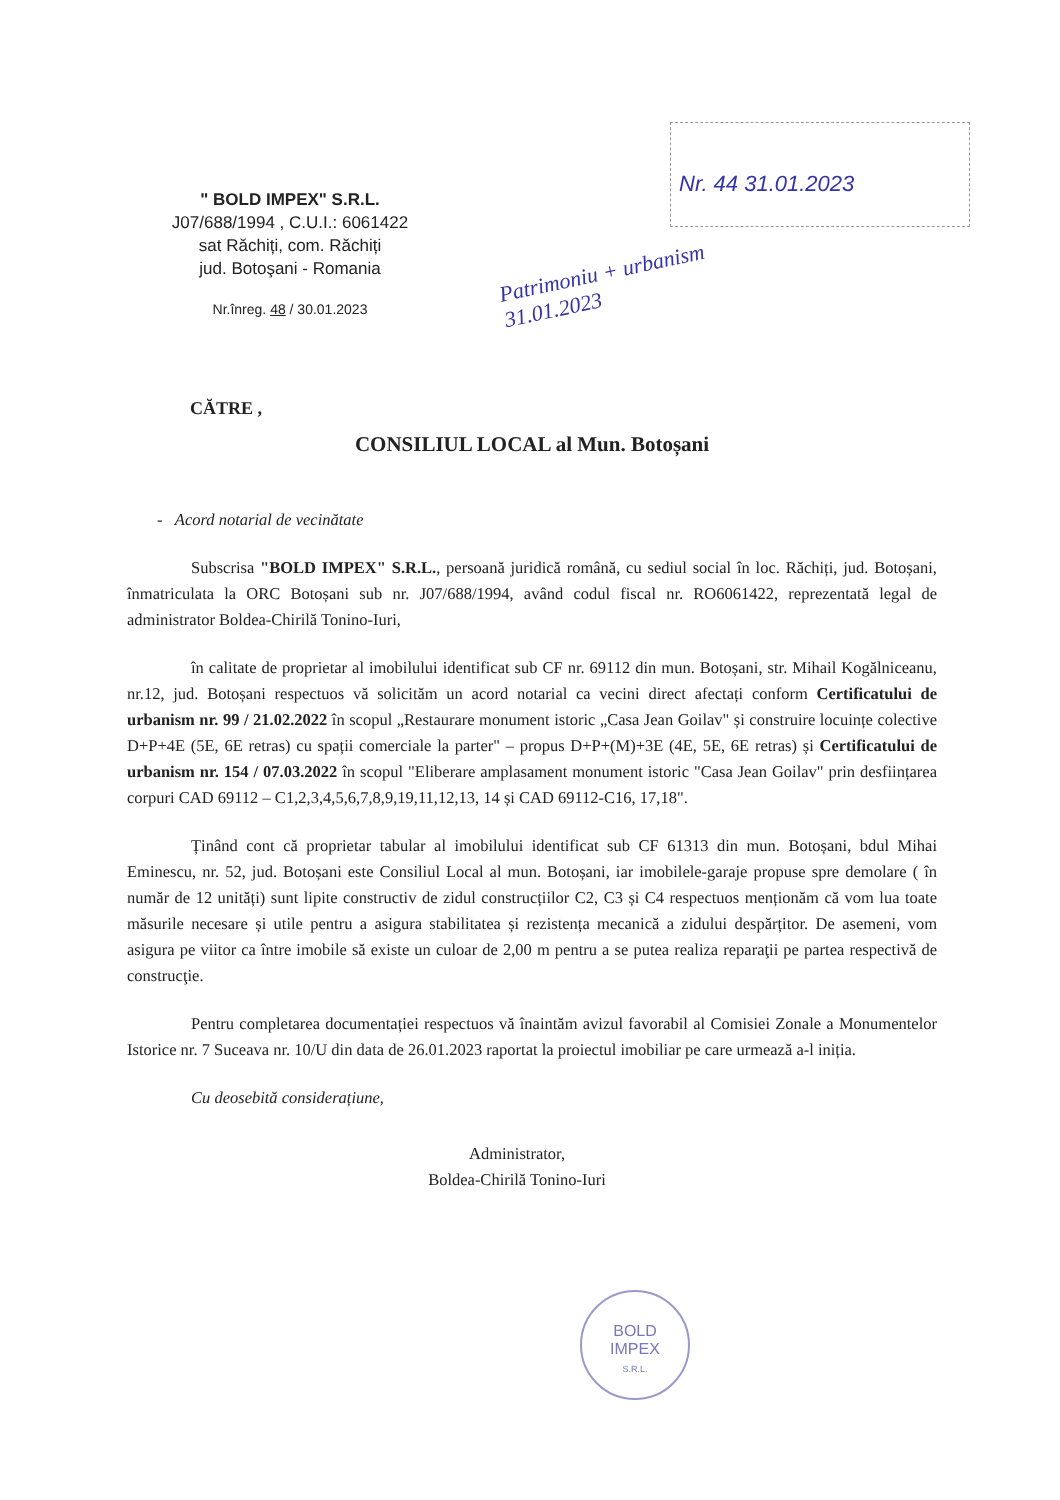" BOLD IMPEX" S.R.L.
J07/688/1994 , C.U.I.: 6061422
sat Răchiți, com. Răchiți
jud. Botoşani - Romania
Nr.înreg. 48 / 30.01.2023
Nr. 44 31.01.2023
Patrimoniu + urbanism
31.01.2023
CĂTRE ,
CONSILIUL LOCAL al Mun. Botoșani
- Acord notarial de vecinătate
Subscrisa "BOLD IMPEX" S.R.L., persoană juridică română, cu sediul social în loc. Răchiți, jud. Botoșani, înmatriculata la ORC Botoșani sub nr. J07/688/1994, având codul fiscal nr. RO6061422, reprezentată legal de administrator Boldea-Chirilă Tonino-Iuri,
în calitate de proprietar al imobilului identificat sub CF nr. 69112 din mun. Botoșani, str. Mihail Kogălniceanu, nr.12, jud. Botoșani respectuos vă solicităm un acord notarial ca vecini direct afectați conform Certificatului de urbanism nr. 99 / 21.02.2022 în scopul „Restaurare monument istoric „Casa Jean Goilav" și construire locuințe colective D+P+4E (5E, 6E retras) cu spații comerciale la parter" – propus D+P+(M)+3E (4E, 5E, 6E retras) și Certificatului de urbanism nr. 154 / 07.03.2022 în scopul "Eliberare amplasament monument istoric "Casa Jean Goilav" prin desființarea corpuri CAD 69112 – C1,2,3,4,5,6,7,8,9,19,11,12,13, 14 și CAD 69112-C16, 17,18".
Ținând cont că proprietar tabular al imobilului identificat sub CF 61313 din mun. Botoșani, bdul Mihai Eminescu, nr. 52, jud. Botoșani este Consiliul Local al mun. Botoșani, iar imobilele-garaje propuse spre demolare ( în număr de 12 unități) sunt lipite constructiv de zidul construcțiilor C2, C3 și C4 respectuos menționăm că vom lua toate măsurile necesare și utile pentru a asigura stabilitatea și rezistența mecanică a zidului despărțitor. De asemeni, vom asigura pe viitor ca între imobile să existe un culoar de 2,00 m pentru a se putea realiza reparaţii pe partea respectivă de construcţie.
Pentru completarea documentației respectuos vă înaintăm avizul favorabil al Comisiei Zonale a Monumentelor Istorice nr. 7 Suceava nr. 10/U din data de 26.01.2023 raportat la proiectul imobiliar pe care urmează a-l iniția.
Cu deosebită considerațiune,
Administrator,
Boldea-Chirilă Tonino-Iuri
BOLD
IMPEX
S.R.L.